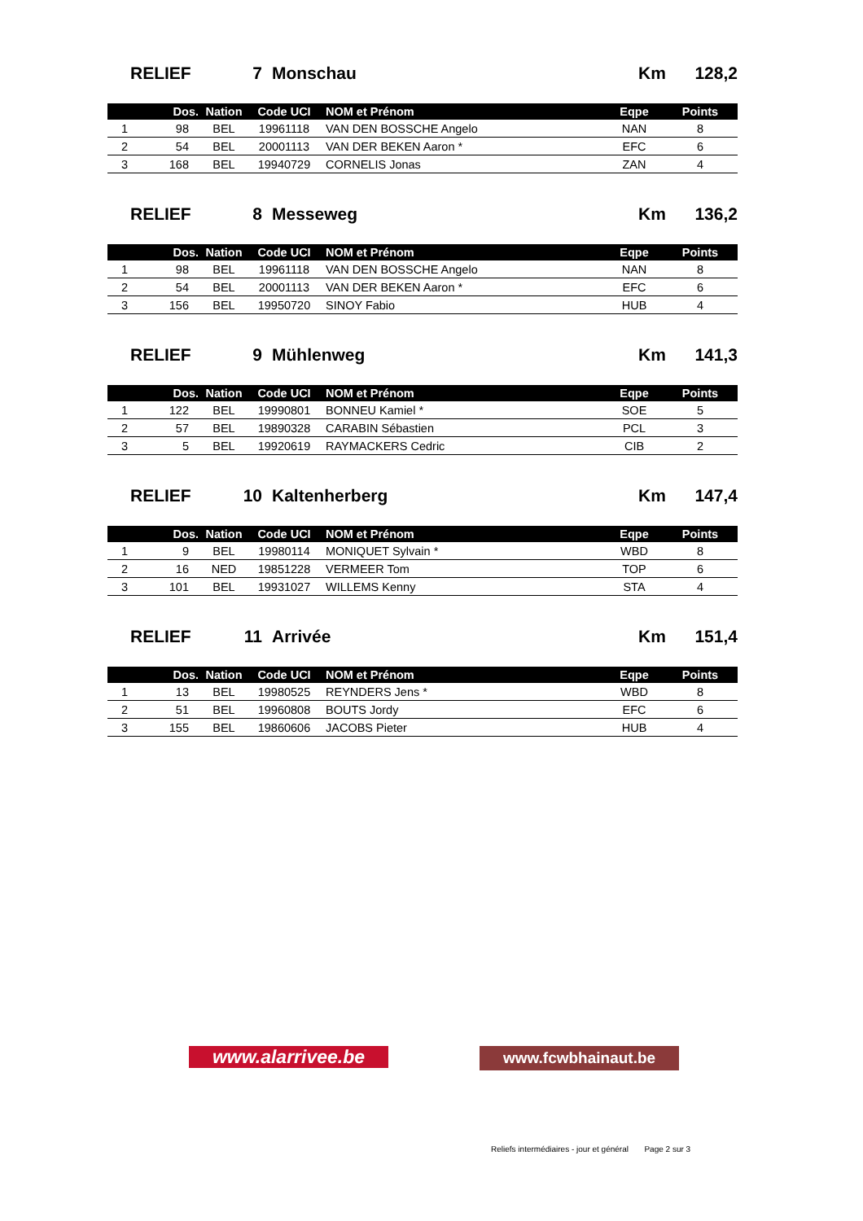RELIEF 7 Monschau Km 128,2
| | Dos. | Nation | Code UCI | NOM et Prénom | Eqpe | Points |
| --- | --- | --- | --- | --- | --- | --- |
| 1 | 98 | BEL | 19961118 | VAN DEN BOSSCHE Angelo | NAN | 8 |
| 2 | 54 | BEL | 20001113 | VAN DER BEKEN Aaron * | EFC | 6 |
| 3 | 168 | BEL | 19940729 | CORNELIS Jonas | ZAN | 4 |
RELIEF 8 Messeweg Km 136,2
| | Dos. | Nation | Code UCI | NOM et Prénom | Eqpe | Points |
| --- | --- | --- | --- | --- | --- | --- |
| 1 | 98 | BEL | 19961118 | VAN DEN BOSSCHE Angelo | NAN | 8 |
| 2 | 54 | BEL | 20001113 | VAN DER BEKEN Aaron * | EFC | 6 |
| 3 | 156 | BEL | 19950720 | SINOY Fabio | HUB | 4 |
RELIEF 9 Mühlenweg Km 141,3
| | Dos. | Nation | Code UCI | NOM et Prénom | Eqpe | Points |
| --- | --- | --- | --- | --- | --- | --- |
| 1 | 122 | BEL | 19990801 | BONNEU Kamiel * | SOE | 5 |
| 2 | 57 | BEL | 19890328 | CARABIN Sébastien | PCL | 3 |
| 3 | 5 | BEL | 19920619 | RAYMACKERS Cedric | CIB | 2 |
RELIEF 10 Kaltenherberg Km 147,4
| | Dos. | Nation | Code UCI | NOM et Prénom | Eqpe | Points |
| --- | --- | --- | --- | --- | --- | --- |
| 1 | 9 | BEL | 19980114 | MONIQUET Sylvain * | WBD | 8 |
| 2 | 16 | NED | 19851228 | VERMEER Tom | TOP | 6 |
| 3 | 101 | BEL | 19931027 | WILLEMS Kenny | STA | 4 |
RELIEF 11 Arrivée Km 151,4
| | Dos. | Nation | Code UCI | NOM et Prénom | Eqpe | Points |
| --- | --- | --- | --- | --- | --- | --- |
| 1 | 13 | BEL | 19980525 | REYNDERS Jens * | WBD | 8 |
| 2 | 51 | BEL | 19960808 | BOUTS Jordy | EFC | 6 |
| 3 | 155 | BEL | 19860606 | JACOBS Pieter | HUB | 4 |
www.alarrivee.be
www.fcwbhainaut.be
Reliefs intermédiaires - jour et général Page 2 sur 3